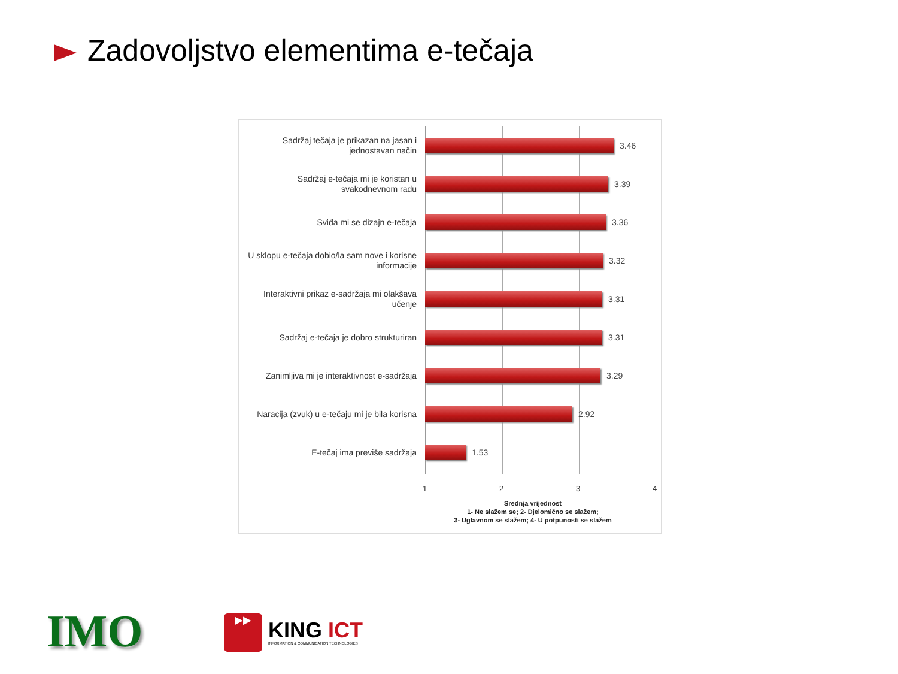Zadovoljstvo elementima e-tečaja
Sadržaj tečaja je prikazan na jasan i jednostavan način
3.46
Sadržaj e-tečaja mi je koristan u svakodnevnom radu
3.39
Sviđa mi se dizajn e-tečaja
3.36
U sklopu e-tečaja dobio/la sam nove i korisne informacije
3.32
Interaktivni prikaz e-sadržaja mi olakšava učenje
3.31
Sadržaj e-tečaja je dobro strukturiran
3.31
Zanimljiva mi je interaktivnost e-sadržaja
3.29
Naracija (zvuk) u e-tečaju mi je bila korisna
2.92
E-tečaj ima previše sadržaja
1.53
1 2 3 4
Srednja vrijednost
1- Ne slažem se; 2- Djelomično se slažem;
3- Uglavnom se slažem; 4- U potpunosti se slažem
IMO
▶▶
KING ICT
INFORMATION & COMMUNICATION TECHNOLOGIES